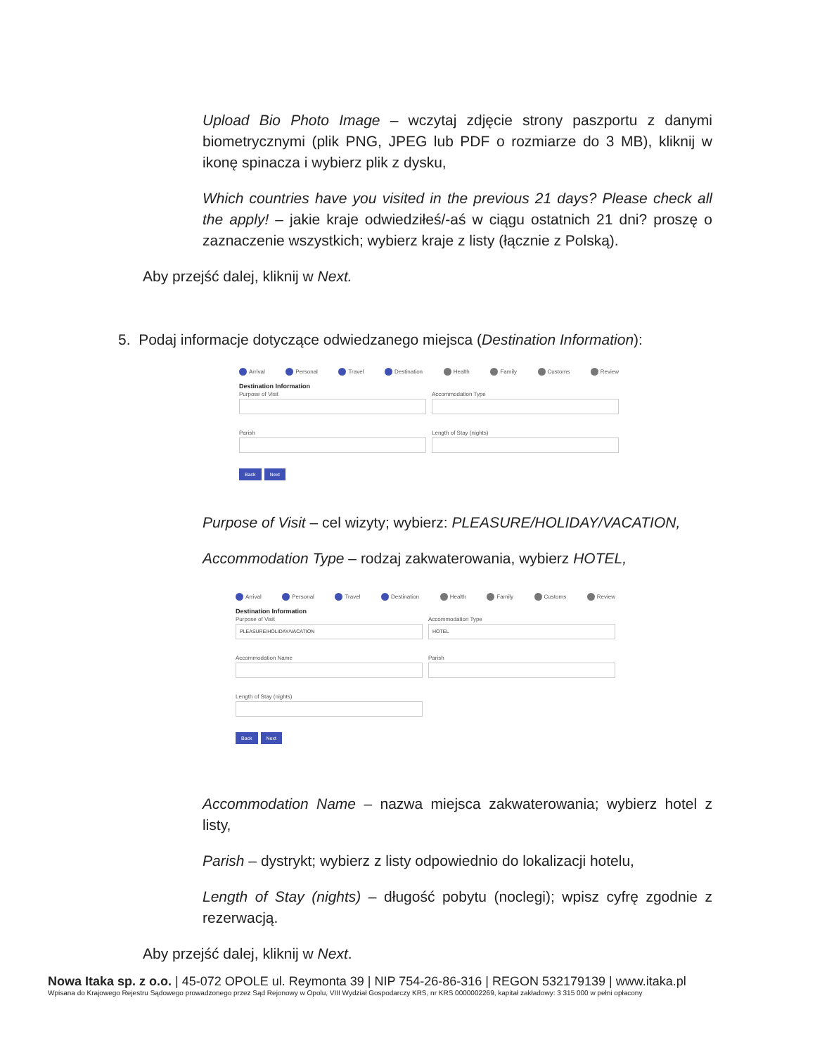Upload Bio Photo Image – wczytaj zdjęcie strony paszportu z danymi biometrycznymi (plik PNG, JPEG lub PDF o rozmiarze do 3 MB), kliknij w ikonę spinacza i wybierz plik z dysku,
Which countries have you visited in the previous 21 days? Please check all the apply! – jakie kraje odwiedziłeś/-aś w ciągu ostatnich 21 dni? proszę o zaznaczenie wszystkich; wybierz kraje z listy (łącznie z Polską).
Aby przejść dalej, kliknij w Next.
5. Podaj informacje dotyczące odwiedzanego miejsca (Destination Information):
Arrival Personal Travel Destination Health Family Customs Review
Destination Information
Purpose of Visit Accommodation Type
Parish Length of Stay (nights)
Back Next
Purpose of Visit – cel wizyty; wybierz: PLEASURE/HOLIDAY/VACATION,
Accommodation Type – rodzaj zakwaterowania, wybierz HOTEL,
Arrival Personal Travel Destination Health Family Customs Review
Destination Information
Purpose of Visit
PLEASURE/HOLIDAY/VACATION
Accommodation Type
HOTEL
Accommodation Name Parish
Length of Stay (nights)
Back Next
Accommodation Name – nazwa miejsca zakwaterowania; wybierz hotel z listy,
Parish – dystrykt; wybierz z listy odpowiednio do lokalizacji hotelu,
Length of Stay (nights) – długość pobytu (noclegi); wpisz cyfrę zgodnie z rezerwacją.
Aby przejść dalej, kliknij w Next.
Nowa Itaka sp. z o.o. | 45-072 OPOLE ul. Reymonta 39 | NIP 754-26-86-316 | REGON 532179139 | www.itaka.pl
Wpisana do Krajowego Rejestru Sądowego prowadzonego przez Sąd Rejonowy w Opolu, VIII Wydział Gospodarczy KRS, nr KRS 0000002269, kapitał zakładowy: 3 315 000 w pełni opłacony